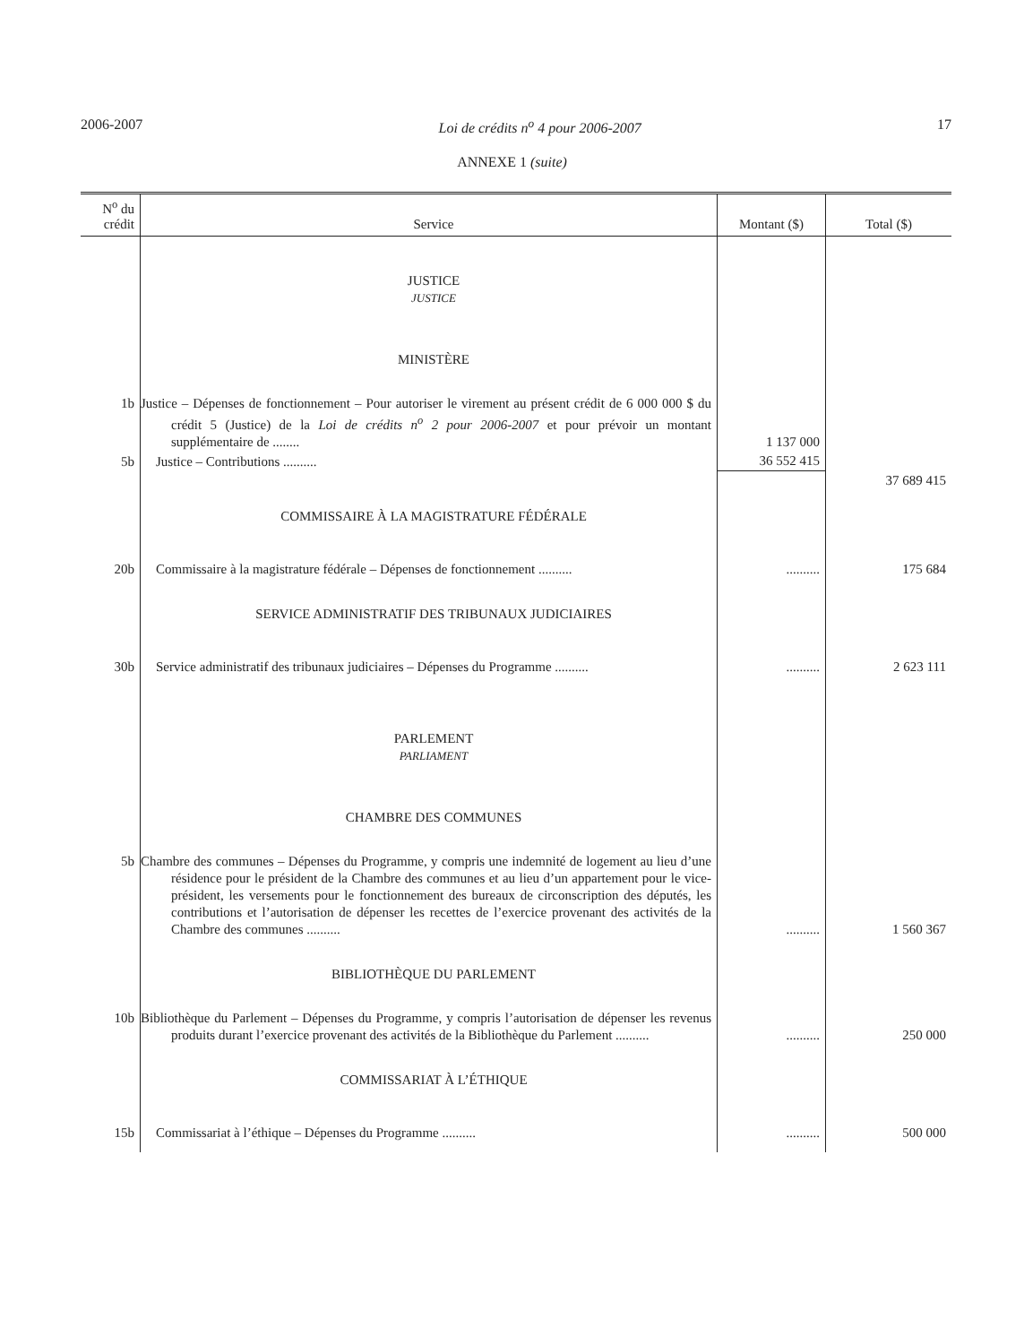2006-2007 Loi de crédits n<sup>o</sup> 4 pour 2006-2007 17
ANNEXE 1 (suite)
| N<sup>o</sup> du crédit | Service | Montant ($) | Total ($) |
| --- | --- | --- | --- |
| | JUSTICE JUSTICE | | |
| | MINISTÈRE | | |
| 1b | Justice – Dépenses de fonctionnement – Pour autoriser le virement au présent crédit de 6 000 000 $ du crédit 5 (Justice) de la Loi de crédits n<sup>o</sup> 2 pour 2006-2007 et pour prévoir un montant supplémentaire de ........ | 1 137 000 | |
| 5b | Justice – Contributions .......... | 36 552 415 | |
| | | | 37 689 415 |
| | COMMISSAIRE À LA MAGISTRATURE FÉDÉRALE | | |
| 20b | Commissaire à la magistrature fédérale – Dépenses de fonctionnement .......... | .......... | 175 684 |
| | SERVICE ADMINISTRATIF DES TRIBUNAUX JUDICIAIRES | | |
| 30b | Service administratif des tribunaux judiciaires – Dépenses du Programme .......... | .......... | 2 623 111 |
| | PARLEMENT PARLIAMENT | | |
| | CHAMBRE DES COMMUNES | | |
| 5b | Chambre des communes – Dépenses du Programme, y compris une indemnité de logement au lieu d’une résidence pour le président de la Chambre des communes et au lieu d’un appartement pour le vice-président, les versements pour le fonctionnement des bureaux de circonscription des députés, les contributions et l’autorisation de dépenser les recettes de l’exercice provenant des activités de la Chambre des communes .......... | .......... | 1 560 367 |
| | BIBLIOTHÈQUE DU PARLEMENT | | |
| 10b | Bibliothèque du Parlement – Dépenses du Programme, y compris l’autorisation de dépenser les revenus produits durant l’exercice provenant des activités de la Bibliothèque du Parlement .......... | .......... | 250 000 |
| | COMMISSARIAT À L’ÉTHIQUE | | |
| 15b | Commissariat à l’éthique – Dépenses du Programme .......... | .......... | 500 000 |